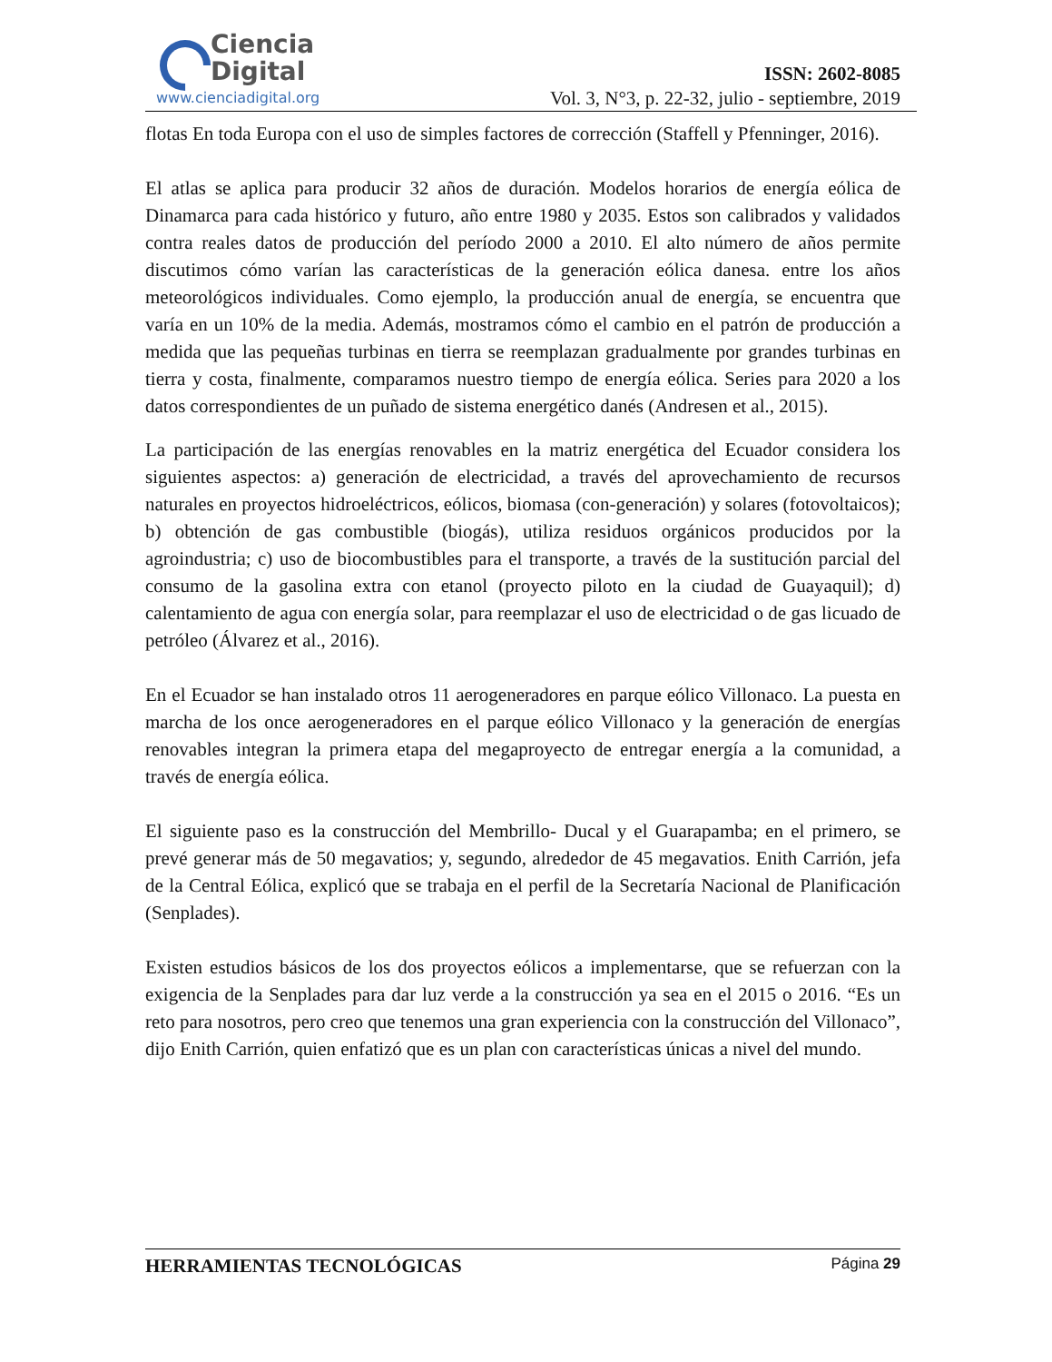Ciencia
Digital
www.cienciadigital.org
ISSN: 2602-8085
Vol. 3, N°3, p. 22-32, julio - septiembre, 2019
flotas En toda Europa con el uso de simples factores de corrección (Staffell y Pfenninger, 2016).
El atlas se aplica para producir 32 años de duración. Modelos horarios de energía eólica de Dinamarca para cada histórico y futuro, año entre 1980 y 2035. Estos son calibrados y validados contra reales datos de producción del período 2000 a 2010. El alto número de años permite discutimos cómo varían las características de la generación eólica danesa. entre los años meteorológicos individuales. Como ejemplo, la producción anual de energía, se encuentra que varía en un 10% de la media. Además, mostramos cómo el cambio en el patrón de producción a medida que las pequeñas turbinas en tierra se reemplazan gradualmente por grandes turbinas en tierra y costa, finalmente, comparamos nuestro tiempo de energía eólica. Series para 2020 a los datos correspondientes de un puñado de sistema energético danés (Andresen et al., 2015).
La participación de las energías renovables en la matriz energética del Ecuador considera los siguientes aspectos: a) generación de electricidad, a través del aprovechamiento de recursos naturales en proyectos hidroeléctricos, eólicos, biomasa (con-generación) y solares (fotovoltaicos); b) obtención de gas combustible (biogás), utiliza residuos orgánicos producidos por la agroindustria; c) uso de biocombustibles para el transporte, a través de la sustitución parcial del consumo de la gasolina extra con etanol (proyecto piloto en la ciudad de Guayaquil); d) calentamiento de agua con energía solar, para reemplazar el uso de electricidad o de gas licuado de petróleo (Álvarez et al., 2016).
En el Ecuador se han instalado otros 11 aerogeneradores en parque eólico Villonaco. La puesta en marcha de los once aerogeneradores en el parque eólico Villonaco y la generación de energías renovables integran la primera etapa del megaproyecto de entregar energía a la comunidad, a través de energía eólica.
El siguiente paso es la construcción del Membrillo- Ducal y el Guarapamba; en el primero, se prevé generar más de 50 megavatios; y, segundo, alrededor de 45 megavatios. Enith Carrión, jefa de la Central Eólica, explicó que se trabaja en el perfil de la Secretaría Nacional de Planificación (Senplades).
Existen estudios básicos de los dos proyectos eólicos a implementarse, que se refuerzan con la exigencia de la Senplades para dar luz verde a la construcción ya sea en el 2015 o 2016. “Es un reto para nosotros, pero creo que tenemos una gran experiencia con la construcción del Villonaco”, dijo Enith Carrión, quien enfatizó que es un plan con características únicas a nivel del mundo.
HERRAMIENTAS TECNOLÓGICAS Página 29